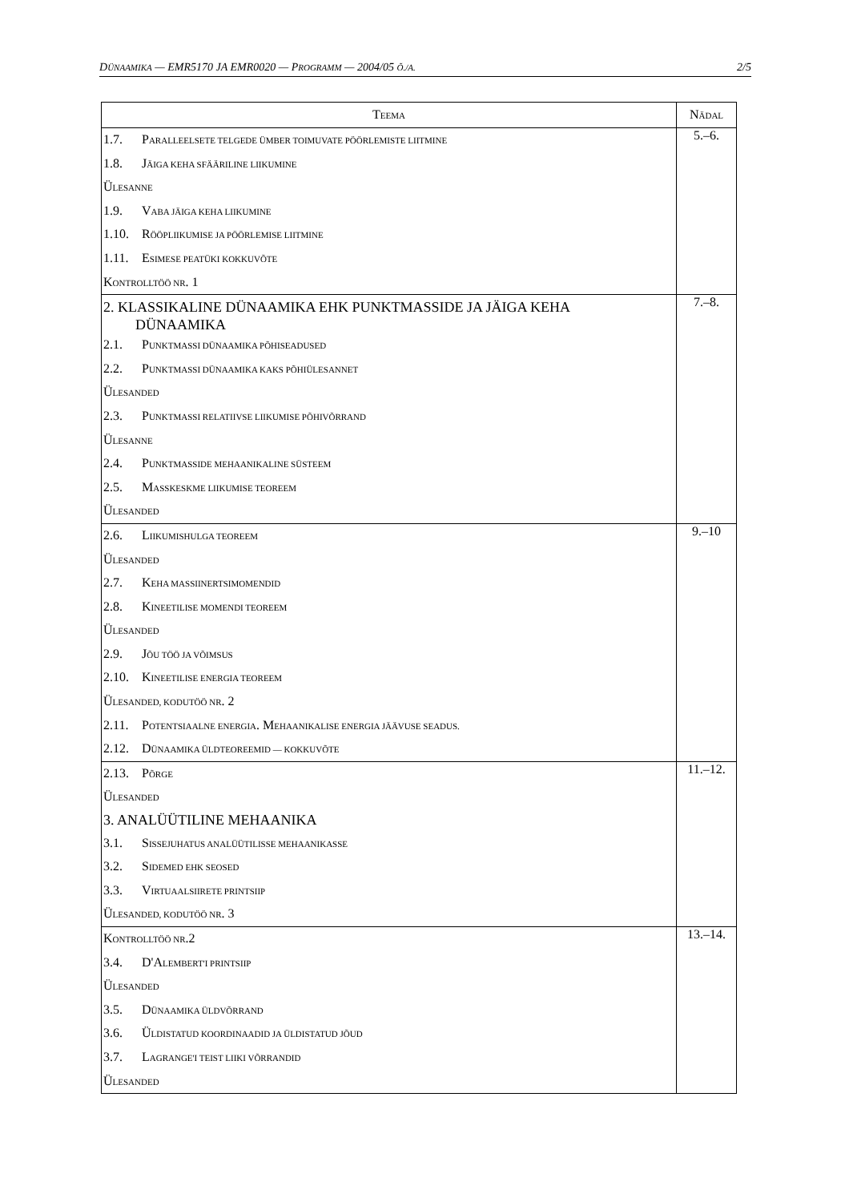DÜNAAMIKA — EMR5170 JA EMR0020 — PROGRAMM — 2004/05 Õ./A. 2/5
| T EEMA | N ÄDAL |
| --- | --- |
| 1.7. P ARALLEELSETE TELGEDE ÜMBER TOIMUVATE PÖÖRLEMISTE LIITMINE 1.8. J ÄIGA KEHA SFÄÄRILINE LIIKUMINE Ü LESANNE 1.9. V ABA JÄIGA KEHA LIIKUMINE 1.10. R ÖÖPLIIKUMISE JA PÖÖRLEMISE LIITMINE 1.11. E SIMESE PEATÜKI KOKKUVÕTE K ONTROLLTÖÖ NR . 1 | 5.–6. |
| 2. KLASSIKALINE DÜNAAMIKA EHK PUNKTMASSIDE JA JÄIGA KEHA DÜNAAMIKA 2.1. P UNKTMASSI DÜNAAMIKA PÕHISEADUSED 2.2. P UNKTMASSI DÜNAAMIKA KAKS PÕHIÜLESANNET Ü LESANDED 2.3. P UNKTMASSI RELATIIVSE LIIKUMISE PÕHIVÕRRAND Ü LESANNE 2.4. P UNKTMASSIDE MEHAANIKALINE SÜSTEEM 2.5. M ASSKESKME LIIKUMISE TEOREEM Ü LESANDED | 7.–8. |
| 2.6. L IIKUMISHULGA TEOREEM Ü LESANDED 2.7. K EHA MASSIINERTSIMOMENDID 2.8. K INEETILISE MOMENDI TEOREEM Ü LESANDED 2.9. J ÕU TÖÖ JA VÕIMSUS 2.10. K INEETILISE ENERGIA TEOREEM Ü LESANDED, KODUTÖÖ NR . 2 2.11. P OTENTSIAALNE ENERGIA . M EHAANIKALISE ENERGIA JÄÄVUSE SEADUS. 2.12. D ÜNAAMIKA ÜLDTEOREEMID — KOKKUVÕTE | 9.–10 |
| 2.13. P ÕRGE Ü LESANDED 3. ANALÜÜTILINE MEHAANIKA 3.1. S ISSEJUHATUS ANALÜÜTILISSE MEHAANIKASSE 3.2. S IDEMED EHK SEOSED 3.3. V IRTUAALSIIRETE PRINTSIIP Ü LESANDED, KODUTÖÖ NR . 3 | 11.–12. |
| K ONTROLLTÖÖ NR .2 3.4. D'A LEMBERT'I PRINTSIIP Ü LESANDED 3.5. D ÜNAAMIKA ÜLDVÕRRAND 3.6. Ü LDISTATUD KOORDINAADID JA ÜLDISTATUD JÕUD 3.7. L AGRANGE'I TEIST LIIKI VÕRRANDID Ü LESANDED | 13.–14. |